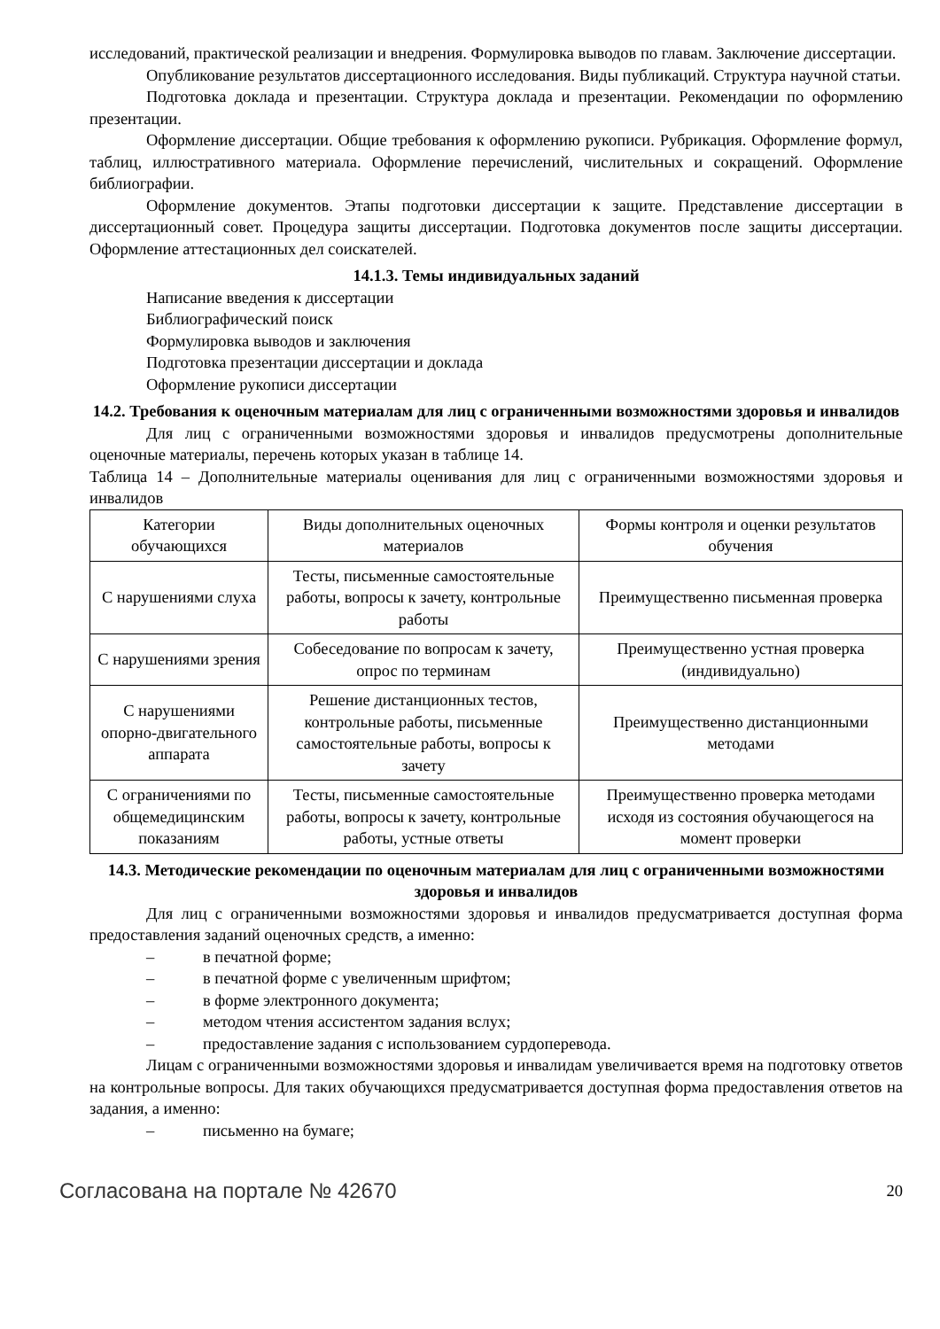исследований, практической реализации и внедрения. Формулировка выводов по главам. Заключение диссертации.
Опубликование результатов диссертационного исследования. Виды публикаций. Структура научной статьи.
Подготовка доклада и презентации. Структура доклада и презентации. Рекомендации по оформлению презентации.
Оформление диссертации. Общие требования к оформлению рукописи. Рубрикация. Оформление формул, таблиц, иллюстративного материала. Оформление перечислений, числительных и сокращений. Оформление библиографии.
Оформление документов. Этапы подготовки диссертации к защите. Представление диссертации в диссертационный совет. Процедура защиты диссертации. Подготовка документов после защиты диссертации. Оформление аттестационных дел соискателей.
14.1.3. Темы индивидуальных заданий
Написание введения к диссертации
Библиографический поиск
Формулировка выводов и заключения
Подготовка презентации диссертации и доклада
Оформление рукописи диссертации
14.2. Требования к оценочным материалам для лиц с ограниченными возможностями здоровья и инвалидов
Для лиц с ограниченными возможностями здоровья и инвалидов предусмотрены дополнительные оценочные материалы, перечень которых указан в таблице 14.
Таблица 14 – Дополнительные материалы оценивания для лиц с ограниченными возможностями здоровья и инвалидов
| Категории обучающихся | Виды дополнительных оценочных материалов | Формы контроля и оценки результатов обучения |
| С нарушениями слуха | Тесты, письменные самостоятельные работы, вопросы к зачету, контрольные работы | Преимущественно письменная проверка |
| С нарушениями зрения | Собеседование по вопросам к зачету, опрос по терминам | Преимущественно устная проверка (индивидуально) |
| С нарушениями опорно-двигательного аппарата | Решение дистанционных тестов, контрольные работы, письменные самостоятельные работы, вопросы к зачету | Преимущественно дистанционными методами |
| С ограничениями по общемедицинским показаниям | Тесты, письменные самостоятельные работы, вопросы к зачету, контрольные работы, устные ответы | Преимущественно проверка методами исходя из состояния обучающегося на момент проверки |
14.3. Методические рекомендации по оценочным материалам для лиц с ограниченными возможностями здоровья и инвалидов
Для лиц с ограниченными возможностями здоровья и инвалидов предусматривается доступная форма предоставления заданий оценочных средств, а именно:
– в печатной форме;
– в печатной форме с увеличенным шрифтом;
– в форме электронного документа;
– методом чтения ассистентом задания вслух;
– предоставление задания с использованием сурдоперевода.
Лицам с ограниченными возможностями здоровья и инвалидам увеличивается время на подготовку ответов на контрольные вопросы. Для таких обучающихся предусматривается доступная форма предоставления ответов на задания, а именно:
– письменно на бумаге;
Согласована на портале № 42670 20